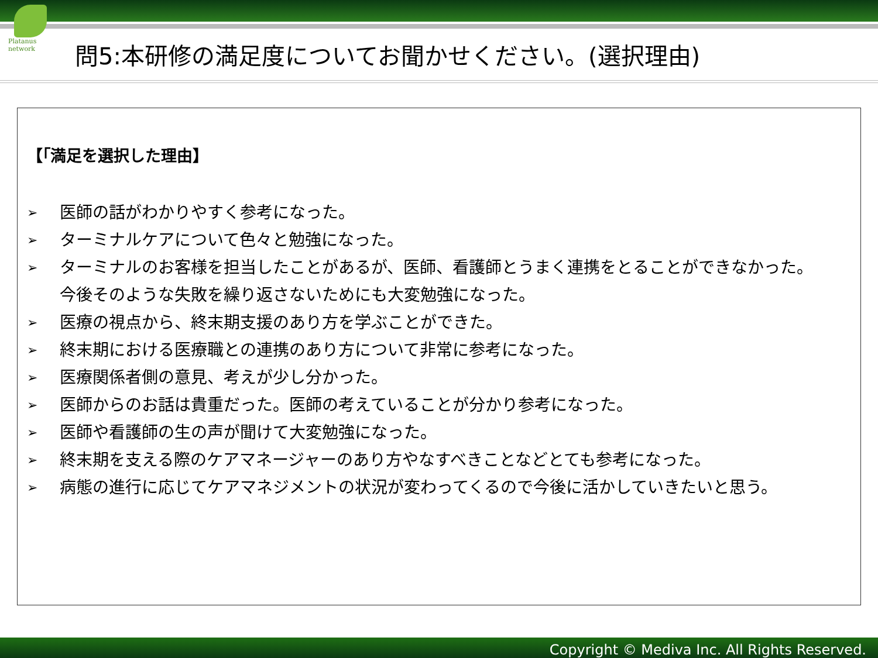Platanus network
問5:本研修の満足度についてお聞かせください。(選択理由)
【｢満足を選択した理由】
➢ 医師の話がわかりやすく参考になった。
➢ ターミナルケアについて色々と勉強になった。
➢ ターミナルのお客様を担当したことがあるが、医師、看護師とうまく連携をとることができなかった。
今後そのような失敗を繰り返さないためにも大変勉強になった。
➢ 医療の視点から、終末期支援のあり方を学ぶことができた。
➢ 終末期における医療職との連携のあり方について非常に参考になった。
➢ 医療関係者側の意見、考えが少し分かった。
➢ 医師からのお話は貴重だった。医師の考えていることが分かり参考になった。
➢ 医師や看護師の生の声が聞けて大変勉強になった。
➢ 終末期を支える際のケアマネージャーのあり方やなすべきことなどとても参考になった。
➢ 病態の進行に応じてケアマネジメントの状況が変わってくるので今後に活かしていきたいと思う。
Copyright © Mediva Inc. All Rights Reserved.